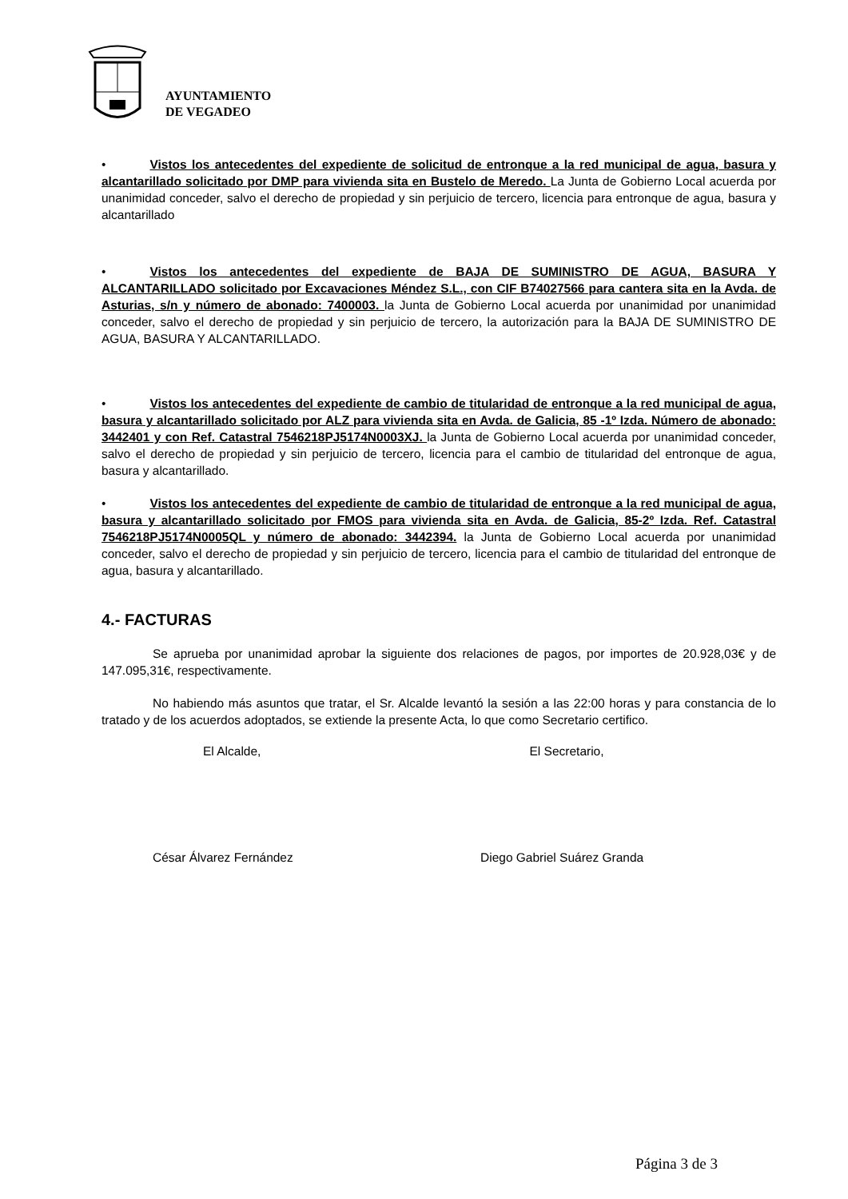AYUNTAMIENTO
DE VEGADEO
• Vistos los antecedentes del expediente de solicitud de entronque a la red municipal de agua, basura y alcantarillado solicitado por DMP para vivienda sita en Bustelo de Meredo. La Junta de Gobierno Local acuerda por unanimidad conceder, salvo el derecho de propiedad y sin perjuicio de tercero, licencia para entronque de agua, basura y alcantarillado
• Vistos los antecedentes del expediente de BAJA DE SUMINISTRO DE AGUA, BASURA Y ALCANTARILLADO solicitado por Excavaciones Méndez S.L., con CIF B74027566 para cantera sita en la Avda. de Asturias, s/n y número de abonado: 7400003. la Junta de Gobierno Local acuerda por unanimidad por unanimidad conceder, salvo el derecho de propiedad y sin perjuicio de tercero, la autorización para la BAJA DE SUMINISTRO DE AGUA, BASURA Y ALCANTARILLADO.
• Vistos los antecedentes del expediente de cambio de titularidad de entronque a la red municipal de agua, basura y alcantarillado solicitado por ALZ para vivienda sita en Avda. de Galicia, 85 -1º Izda. Número de abonado: 3442401 y con Ref. Catastral 7546218PJ5174N0003XJ. la Junta de Gobierno Local acuerda por unanimidad conceder, salvo el derecho de propiedad y sin perjuicio de tercero, licencia para el cambio de titularidad del entronque de agua, basura y alcantarillado.
• Vistos los antecedentes del expediente de cambio de titularidad de entronque a la red municipal de agua, basura y alcantarillado solicitado por FMOS para vivienda sita en Avda. de Galicia, 85-2º Izda. Ref. Catastral 7546218PJ5174N0005QL y número de abonado: 3442394. la Junta de Gobierno Local acuerda por unanimidad conceder, salvo el derecho de propiedad y sin perjuicio de tercero, licencia para el cambio de titularidad del entronque de agua, basura y alcantarillado.
4.- FACTURAS
Se aprueba por unanimidad aprobar la siguiente dos relaciones de pagos, por importes de 20.928,03€ y de 147.095,31€, respectivamente.
No habiendo más asuntos que tratar, el Sr. Alcalde levantó la sesión a las 22:00 horas y para constancia de lo tratado y de los acuerdos adoptados, se extiende la presente Acta, lo que como Secretario certifico.
El Alcalde, El Secretario,
César Álvarez Fernández Diego Gabriel Suárez Granda
Página 3 de 3